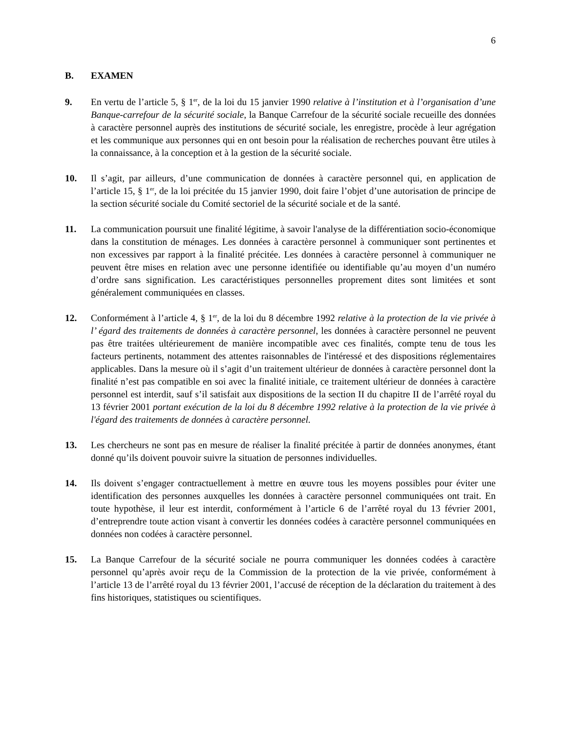6
B. EXAMEN
9. En vertu de l’article 5, § 1<sup>er</sup>, de la loi du 15 janvier 1990 relative à l’institution et à l’organisation d’une Banque-carrefour de la sécurité sociale, la Banque Carrefour de la sécurité sociale recueille des données à caractère personnel auprès des institutions de sécurité sociale, les enregistre, procède à leur agrégation et les communique aux personnes qui en ont besoin pour la réalisation de recherches pouvant être utiles à la connaissance, à la conception et à la gestion de la sécurité sociale.
10. Il s’agit, par ailleurs, d’une communication de données à caractère personnel qui, en application de l’article 15, § 1<sup>er</sup>, de la loi précitée du 15 janvier 1990, doit faire l’objet d’une autorisation de principe de la section sécurité sociale du Comité sectoriel de la sécurité sociale et de la santé.
11. La communication poursuit une finalité légitime, à savoir l'analyse de la différentiation socio-économique dans la constitution de ménages. Les données à caractère personnel à communiquer sont pertinentes et non excessives par rapport à la finalité précitée. Les données à caractère personnel à communiquer ne peuvent être mises en relation avec une personne identifiée ou identifiable qu’au moyen d’un numéro d’ordre sans signification. Les caractéristiques personnelles proprement dites sont limitées et sont généralement communiquées en classes.
12. Conformément à l’article 4, § 1<sup>er</sup>, de la loi du 8 décembre 1992 relative à la protection de la vie privée à l’ égard des traitements de données à caractère personnel, les données à caractère personnel ne peuvent pas être traitées ultérieurement de manière incompatible avec ces finalités, compte tenu de tous les facteurs pertinents, notamment des attentes raisonnables de l'intéressé et des dispositions réglementaires applicables. Dans la mesure où il s’agit d’un traitement ultérieur de données à caractère personnel dont la finalité n’est pas compatible en soi avec la finalité initiale, ce traitement ultérieur de données à caractère personnel est interdit, sauf s’il satisfait aux dispositions de la section II du chapitre II de l’arrêté royal du 13 février 2001 portant exécution de la loi du 8 décembre 1992 relative à la protection de la vie privée à l'égard des traitements de données à caractère personnel.
13. Les chercheurs ne sont pas en mesure de réaliser la finalité précitée à partir de données anonymes, étant donné qu’ils doivent pouvoir suivre la situation de personnes individuelles.
14. Ils doivent s’engager contractuellement à mettre en œuvre tous les moyens possibles pour éviter une identification des personnes auxquelles les données à caractère personnel communiquées ont trait. En toute hypothèse, il leur est interdit, conformément à l’article 6 de l’arrêté royal du 13 février 2001, d’entreprendre toute action visant à convertir les données codées à caractère personnel communiquées en données non codées à caractère personnel.
15. La Banque Carrefour de la sécurité sociale ne pourra communiquer les données codées à caractère personnel qu’après avoir reçu de la Commission de la protection de la vie privée, conformément à l’article 13 de l’arrêté royal du 13 février 2001, l’accusé de réception de la déclaration du traitement à des fins historiques, statistiques ou scientifiques.